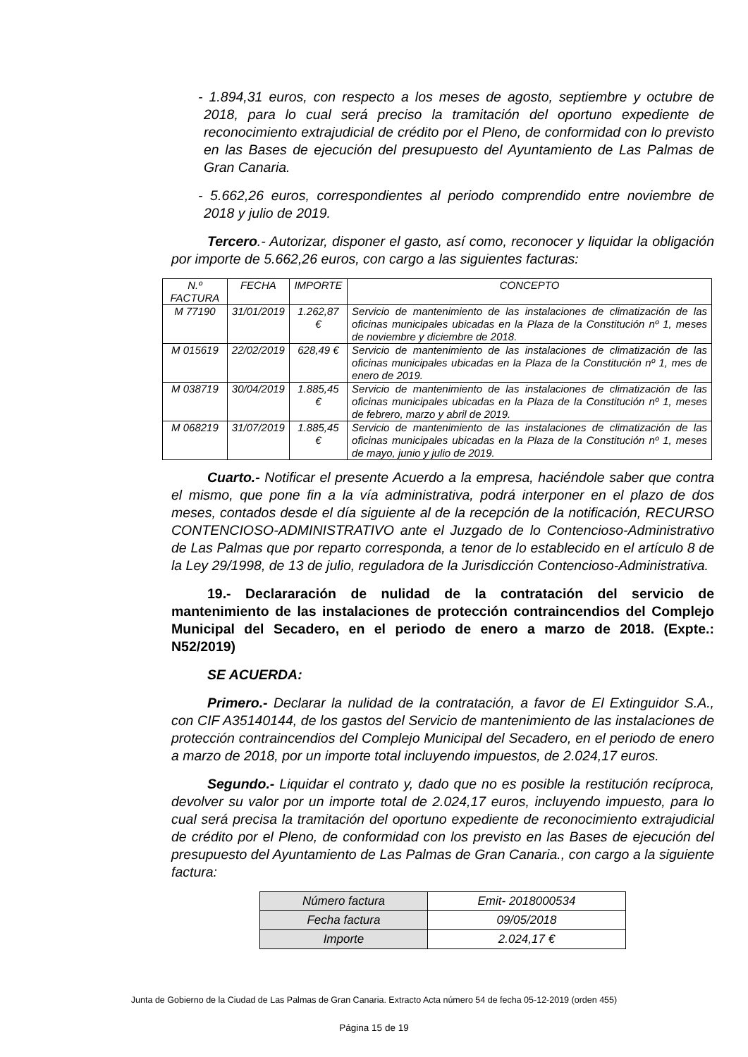- 1.894,31 euros, con respecto a los meses de agosto, septiembre y octubre de 2018, para lo cual será preciso la tramitación del oportuno expediente de reconocimiento extrajudicial de crédito por el Pleno, de conformidad con lo previsto en las Bases de ejecución del presupuesto del Ayuntamiento de Las Palmas de Gran Canaria.
- 5.662,26 euros, correspondientes al periodo comprendido entre noviembre de 2018 y julio de 2019.
Tercero.- Autorizar, disponer el gasto, así como, reconocer y liquidar la obligación por importe de 5.662,26 euros, con cargo a las siguientes facturas:
| N.º FACTURA | FECHA | IMPORTE | CONCEPTO |
| --- | --- | --- | --- |
| M 77190 | 31/01/2019 | 1.262,87 € | Servicio de mantenimiento de las instalaciones de climatización de las oficinas municipales ubicadas en la Plaza de la Constitución nº 1, meses de noviembre y diciembre de 2018. |
| M 015619 | 22/02/2019 | 628,49 € | Servicio de mantenimiento de las instalaciones de climatización de las oficinas municipales ubicadas en la Plaza de la Constitución nº 1, mes de enero de 2019. |
| M 038719 | 30/04/2019 | 1.885,45 € | Servicio de mantenimiento de las instalaciones de climatización de las oficinas municipales ubicadas en la Plaza de la Constitución nº 1, meses de febrero, marzo y abril de 2019. |
| M 068219 | 31/07/2019 | 1.885,45 € | Servicio de mantenimiento de las instalaciones de climatización de las oficinas municipales ubicadas en la Plaza de la Constitución nº 1, meses de mayo, junio y julio de 2019. |
Cuarto.- Notificar el presente Acuerdo a la empresa, haciéndole saber que contra el mismo, que pone fin a la vía administrativa, podrá interponer en el plazo de dos meses, contados desde el día siguiente al de la recepción de la notificación, RECURSO CONTENCIOSO-ADMINISTRATIVO ante el Juzgado de lo Contencioso-Administrativo de Las Palmas que por reparto corresponda, a tenor de lo establecido en el artículo 8 de la Ley 29/1998, de 13 de julio, reguladora de la Jurisdicción Contencioso-Administrativa.
19.- Declararación de nulidad de la contratación del servicio de mantenimiento de las instalaciones de protección contraincendios del Complejo Municipal del Secadero, en el periodo de enero a marzo de 2018. (Expte.: N52/2019)
SE ACUERDA:
Primero.- Declarar la nulidad de la contratación, a favor de El Extinguidor S.A., con CIF A35140144, de los gastos del Servicio de mantenimiento de las instalaciones de protección contraincendios del Complejo Municipal del Secadero, en el periodo de enero a marzo de 2018, por un importe total incluyendo impuestos, de 2.024,17 euros.
Segundo.- Liquidar el contrato y, dado que no es posible la restitución recíproca, devolver su valor por un importe total de 2.024,17 euros, incluyendo impuesto, para lo cual será precisa la tramitación del oportuno expediente de reconocimiento extrajudicial de crédito por el Pleno, de conformidad con los previsto en las Bases de ejecución del presupuesto del Ayuntamiento de Las Palmas de Gran Canaria., con cargo a la siguiente factura:
| Número factura | Emit- 2018000534 |
| Fecha factura | 09/05/2018 |
| Importe | 2.024,17 € |
Junta de Gobierno de la Ciudad de Las Palmas de Gran Canaria. Extracto Acta número 54 de fecha 05-12-2019 (orden 455)
Página 15 de 19